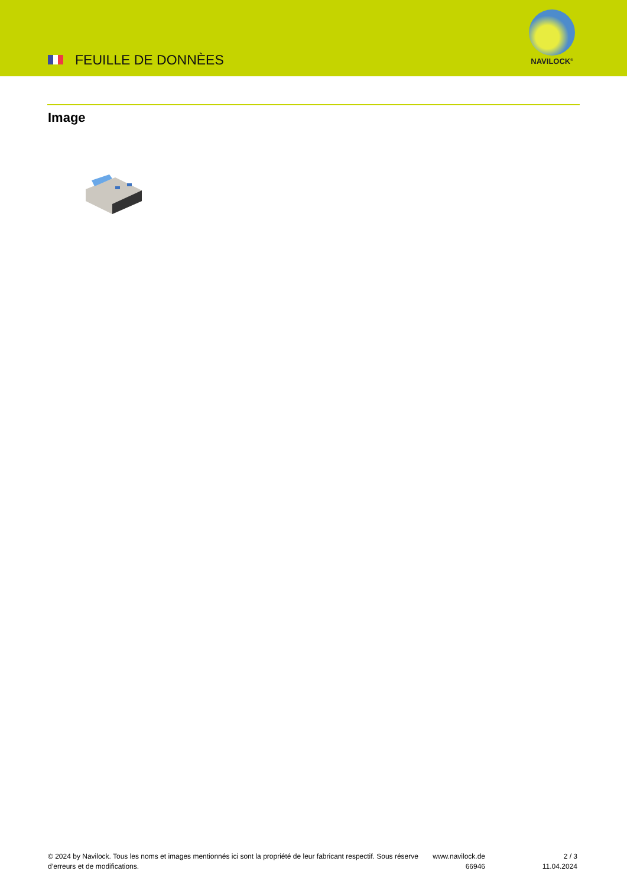FEUILLE DE DONNÈES
NAVILOCK<sup>®</sup>
Image
© 2024 by Navilock. Tous les noms et images mentionnés ici sont la propriété de leur fabricant respectif. Sous réserve d’erreurs et de modifications.
www.navilock.de
66946
2 / 3
11.04.2024